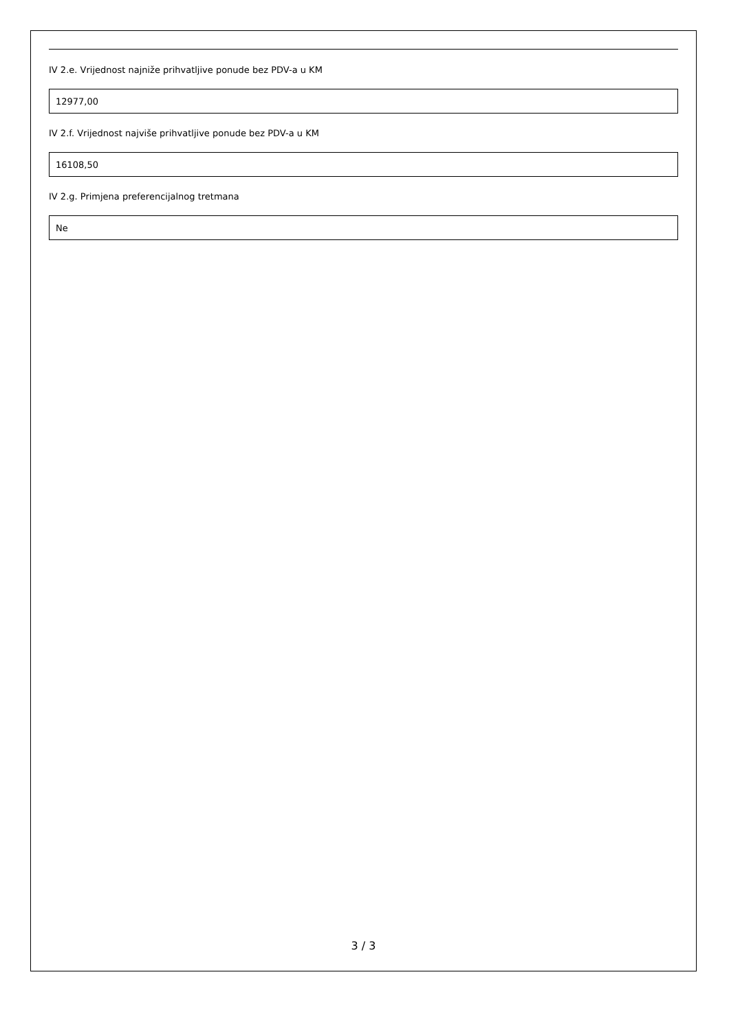IV 2.e. Vrijednost najniže prihvatljive ponude bez PDV-a u KM
12977,00
IV 2.f. Vrijednost najviše prihvatljive ponude bez PDV-a u KM
16108,50
IV 2.g. Primjena preferencijalnog tretmana
Ne
3 / 3